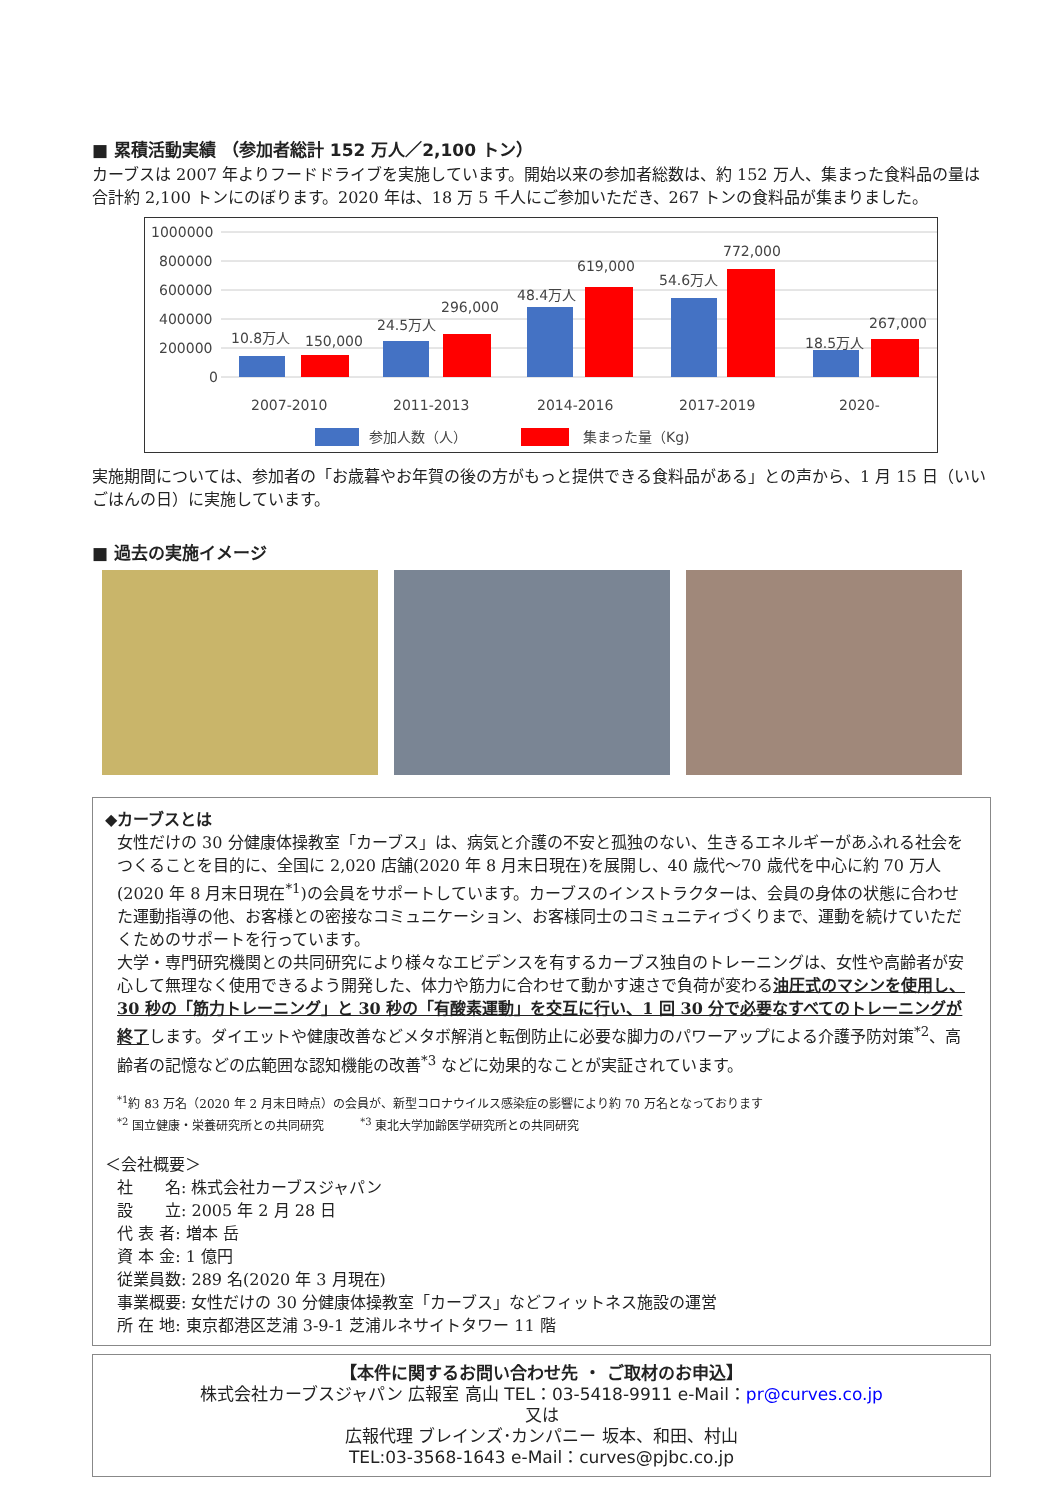■ 累積活動実績 （参加者総計 152 万人／2,100 トン）
カーブスは 2007 年よりフードドライブを実施しています。開始以来の参加者総数は、約 152 万人、集まった食料品の量は合計約 2,100 トンにのぼります。2020 年は、18 万 5 千人にご参加いただき、267 トンの食料品が集まりました。
1000000
800000
600000
400000
200000
0
10.8万人
150,000
24.5万人
296,000
48.4万人
619,000
54.6万人
772,000
18.5万人
267,000
2007-2010
2011-2013
2014-2016
2017-2019
2020-
参加人数（人）
集まった量（Kg)
実施期間については、参加者の「お歳暮やお年賀の後の方がもっと提供できる食料品がある」との声から、1 月 15 日（いいごはんの日）に実施しています。
■ 過去の実施イメージ
◆カーブスとは
女性だけの 30 分健康体操教室「カーブス」は、病気と介護の不安と孤独のない、生きるエネルギーがあふれる社会をつくることを目的に、全国に 2,020 店舗(2020 年 8 月末日現在)を展開し、40 歳代～70 歳代を中心に約 70 万人(2020 年 8 月末日現在<sup>*1</sup>)の会員をサポートしています。カーブスのインストラクターは、会員の身体の状態に合わせた運動指導の他、お客様との密接なコミュニケーション、お客様同士のコミュニティづくりまで、運動を続けていただくためのサポートを行っています。
大学・専門研究機関との共同研究により様々なエビデンスを有するカーブス独自のトレーニングは、女性や高齢者が安心して無理なく使用できるよう開発した、体力や筋力に合わせて動かす速さで負荷が変わる油圧式のマシンを使用し、30 秒の「筋力トレーニング」と 30 秒の「有酸素運動」を交互に行い、1 回 30 分で必要なすべてのトレーニングが終了します。ダイエットや健康改善などメタボ解消と転倒防止に必要な脚力のパワーアップによる介護予防対策<sup>*2</sup>、高齢者の記憶などの広範囲な認知機能の改善<sup>*3</sup> などに効果的なことが実証されています。
<sup>*1</sup>約 83 万名（2020 年 2 月末日時点）の会員が、新型コロナウイルス感染症の影響により約 70 万名となっております
<sup>*2</sup> 国立健康・栄養研究所との共同研究　　　<sup>*3</sup> 東北大学加齢医学研究所との共同研究
＜会社概要＞
社　　名: 株式会社カーブスジャパン
設　　立: 2005 年 2 月 28 日
代 表 者: 増本 岳
資 本 金: 1 億円
従業員数: 289 名(2020 年 3 月現在)
事業概要: 女性だけの 30 分健康体操教室「カーブス」などフィットネス施設の運営
所 在 地: 東京都港区芝浦 3-9-1 芝浦ルネサイトタワー 11 階
【本件に関するお問い合わせ先 ・ ご取材のお申込】
株式会社カーブスジャパン 広報室 高山 TEL：03-5418-9911 e-Mail：pr@curves.co.jp
又は
広報代理 ブレインズ･カンパニー 坂本、和田、村山
TEL:03-3568-1643 e-Mail：curves@pjbc.co.jp